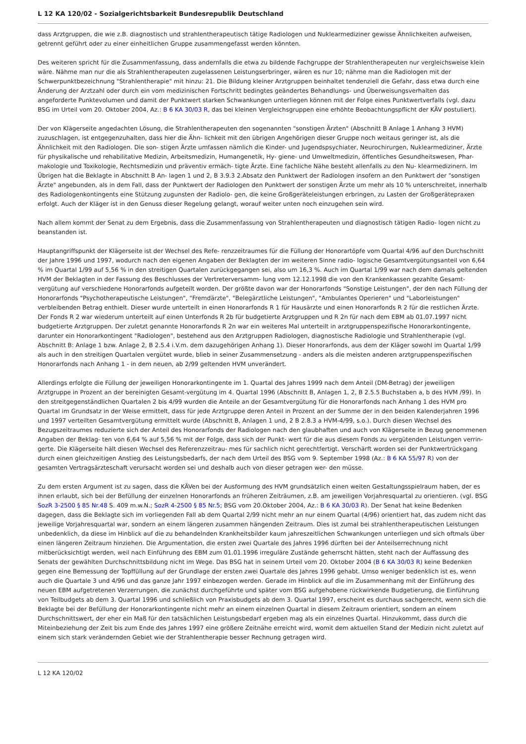L 12 KA 120/02 - Sozialgerichtsbarkeit Bundesrepublik Deutschland
dass Arztgruppen, die wie z.B. diagnostisch und strahlentherapeutisch tätige Radiologen und Nuklearmediziner gewisse Ähnlichkeiten aufweisen, getrennt geführt oder zu einer einheitlichen Gruppe zusammengefasst werden könnten.
Des weiteren spricht für die Zusammenfassung, dass andernfalls die etwa zu bildende Fachgruppe der Strahlentherapeuten nur vergleichsweise klein wäre. Nähme man nur die als Strahlentherapeuten zugelassenen Leistungserbringer, wären es nur 10; nähme man die Radiologen mit der Schwerpunktbezeichnung "Strahlentherapie" mit hinzu: 21. Die Bildung kleiner Arztgruppen beinhaltet tendenziell die Gefahr, dass etwa durch eine Änderung der Arztzahl oder durch ein vom medizinischen Fortschritt bedingtes geändertes Behandlungs- und Überweisungsverhalten das angeforderte Punktevolumen und damit der Punktwert starken Schwankungen unterliegen können mit der Folge eines Punktwertverfalls (vgl. dazu BSG im Urteil vom 20. Oktober 2004, Az.: B 6 KA 30/03 R, das bei kleinen Vergleichsgruppen eine erhöhte Beobachtungspflicht der KÄV postuliert).
Der von Klägerseite angedachten Lösung, die Strahlentherapeuten den sogenannten "sonstigen Ärzten" (Abschnitt B Anlage 1 Anhang 3 HVM) zuzuschlagen, ist entgegenzuhalten, dass hier die Ähn- lichkeit mit den übrigen Angehörigen dieser Gruppe noch weitaus geringer ist, als die Ähnlichkeit mit den Radiologen. Die son- stigen Ärzte umfassen nämlich die Kinder- und Jugendspsychiater, Neurochirurgen, Nuklearmediziner, Ärzte für physikalische und rehabilitative Medizin, Arbeitsmedizin, Humangenetik, Hy- giene- und Umweltmedizin, öffentliches Gesundheitswesen, Phar- makologie und Toxikologie, Rechtsmedizin und präventiv ermäch- tigte Ärzte. Eine fachliche Nähe besteht allenfalls zu den Nu- klearmedizinern. Im Übrigen hat die Beklagte in Abschnitt B An- lagen 1 und 2, B 3.9.3 2.Absatz den Punktwert der Radiologen insofern an den Punktwert der "sonstigen Ärzte" angebunden, als in dem Fall, dass der Punktwert der Radiologen den Punktwert der sonstigen Ärzte um mehr als 10 % unterschreitet, innerhalb des Radiologenkontingents eine Stützung zugunsten der Radiolo- gen, die keine Großgeräteleistungen erbringen, zu Lasten der Großgerätepraxen erfolgt. Auch der Kläger ist in den Genuss dieser Regelung gelangt, worauf weiter unten noch einzugehen sein wird.
Nach allem kommt der Senat zu dem Ergebnis, dass die Zusammenfassung von Strahlentherapeuten und diagnostisch tätigen Radio- logen nicht zu beanstanden ist.
Hauptangriffspunkt der Klägerseite ist der Wechsel des Refe- renzzeitraumes für die Füllung der Honorartöpfe vom Quartal 4/96 auf den Durchschnitt der Jahre 1996 und 1997, wodurch nach den eigenen Angaben der Beklagten der im weiteren Sinne radio- logische Gesamtvergütungsanteil von 6,64 % im Quartal 1/99 auf 5,56 % in den streitigen Quartalen zurückgegangen sei, also um 16,3 %. Auch im Quartal 1/99 war nach dem damals geltenden HVM der Beklagten in der Fassung des Beschlusses der Vertreterversamm- lung vom 12.12.1998 die von den Krankenkassen gezahlte Gesamt- vergütung auf verschiedene Honorarfonds aufgeteilt worden. Der größte davon war der Honorarfonds "Sonstige Leistungen", der den nach Füllung der Honorarfonds "Psychotherapeutische Leistungen", "Fremdärzte", "Belegärztliche Leistungen", "Ambulantes Operieren" und "Laborleistungen" verbleibenden Betrag enthielt. Dieser wurde unterteilt in einen Honorarfonds R 1 für Hausärzte und einen Honorarfonds R 2 für die restlichen Ärzte. Der Fonds R 2 war wiederum unterteilt auf einen Unterfonds R 2b für budgetierte Arztgruppen und R 2n für nach dem EBM ab 01.07.1997 nicht budgetierte Arztgruppen. Der zuletzt genannte Honorarfonds R 2n war ein weiteres Mal unterteilt in arztgruppenspezifische Honorarkontingente, darunter ein Honorarkontingent "Radiologen", bestehend aus den Arztgruppen Radiologen, diagnostische Radiologie und Strahlentherapie (vgl. Abschnitt B: Anlage 1 bzw. Anlage 2, B 2.5.4 i.V.m. dem dazugehörigen Anhang 1). Dieser Honorarfonds, aus dem der Kläger sowohl im Quartal 1/99 als auch in den streitigen Quartalen vergütet wurde, blieb in seiner Zusammensetzung - anders als die meisten anderen arztgruppenspezifischen Honorarfonds nach Anhang 1 - in dem neuen, ab 2/99 geltenden HVM unverändert.
Allerdings erfolgte die Füllung der jeweiligen Honorarkontingente im 1. Quartal des Jahres 1999 nach dem Anteil (DM-Betrag) der jeweiligen Arztgruppe in Prozent an der bereinigten Gesamt-vergütung im 4. Quartal 1996 (Abschnitt B, Anlagen 1, 2, B 2.5.5 Buchstaben a, b des HVM /99). In den streitgegenständlichen Quartalen 2 bis 4/99 wurden die Anteile an der Gesamtvergütung für die Honorarfonds nach Anhang 1 des HVM pro Quartal im Grundsatz in der Weise ermittelt, dass für jede Arztgruppe deren Anteil in Prozent an der Summe der in den beiden Kalenderjahren 1996 und 1997 verteilten Gesamtvergütung ermittelt wurde (Abschnitt B, Anlagen 1 und, 2 B 2.8.3 a HVM-4/99, s.o.). Durch diesen Wechsel des Bezugszeitraumes reduzierte sich der Anteil des Honorarfonds der Radiologen nach den glaubhaften und auch von Klägerseite in Bezug genommenen Angaben der Beklag- ten von 6,64 % auf 5,56 % mit der Folge, dass sich der Punkt- wert für die aus diesem Fonds zu vergütenden Leistungen verrin- gerte. Die Klägerseite hält diesen Wechsel des Referenzzeitrau- mes für sachlich nicht gerechtfertigt. Verschärft worden sei der Punktwertrückgang durch einen gleichzeitigen Anstieg des Leistungsbedarfs, der nach dem Urteil des BSG vom 9. September 1998 (Az.: B 6 KA 55/97 R) von der gesamten Vertragsärzteschaft verursacht worden sei und deshalb auch von dieser getragen wer- den müsse.
Zu dem ersten Argument ist zu sagen, dass die KÄVen bei der Ausformung des HVM grundsätzlich einen weiten Gestaltungsspielraum haben, der es ihnen erlaubt, sich bei der Befüllung der einzelnen Honorarfonds an früheren Zeiträumen, z.B. am jeweiligen Vorjahresquartal zu orientieren. (vgl. BSG SozR 3-2500 § 85 Nr.48 S. 409 m.w.N.; SozR 4-2500 § 85 Nr.5; BSG vom 20.Oktober 2004, Az.: B 6 KA 30/03 R). Der Senat hat keine Bedenken dagegen, dass die Beklagte sich im vorliegenden Fall ab dem Quartal 2/99 nicht mehr an nur einem Quartal (4/96) orientiert hat, das zudem nicht das jeweilige Vorjahresquartal war, sondern an einem längeren zusammen hängenden Zeitraum. Dies ist zumal bei strahlentherapeutischen Leistungen unbedenklich, da diese im Hinblick auf die zu behandelnden Krankheitsbilder kaum jahreszeitlichen Schwankungen unterliegen und sich oftmals über einen längeren Zeitraum hinziehen. Die Argumentation, die ersten zwei Quartale des Jahres 1996 dürften bei der Anteilserrechnung nicht mitberücksichtigt werden, weil nach Einführung des EBM zum 01.01.1996 irreguläre Zustände geherrscht hätten, steht nach der Auffassung des Senats der gewählten Durchschnittsbildung nicht im Wege. Das BSG hat in seinem Urteil vom 20. Oktober 2004 (B 6 KA 30/03 R) keine Bedenken gegen eine Bemessung der Topffüllung auf der Grundlage der ersten zwei Quartale des Jahres 1996 gehabt. Umso weniger bedenklich ist es, wenn auch die Quartale 3 und 4/96 und das ganze Jahr 1997 einbezogen werden. Gerade im Hinblick auf die im Zusammenhang mit der Einführung des neuen EBM aufgetretenen Verzerrungen, die zunächst durchgeführte und später vom BSG aufgehobene rückwirkende Budgetierung, die Einführung von Teilbudgets ab dem 3. Quartal 1996 und schließlich von Praxisbudgets ab dem 3. Quartal 1997, erscheint es durchaus sachgerecht, wenn sich die Beklagte bei der Befüllung der Honorarkontingente nicht mehr an einem einzelnen Quartal in diesem Zeitraum orientiert, sondern an einem Durchschnittswert, der eher ein Maß für den tatsächlichen Leistungsbedarf ergeben mag als ein einzelnes Quartal. Hinzukommt, dass durch die Miteinbeziehung der Zeit bis zum Ende des Jahres 1997 eine größere Zeitnähe erreicht wird, womit dem aktuellen Stand der Medizin nicht zuletzt auf einem sich stark verändernden Gebiet wie der Strahlentherapie besser Rechnung getragen wird.
L 12 KA 120/02